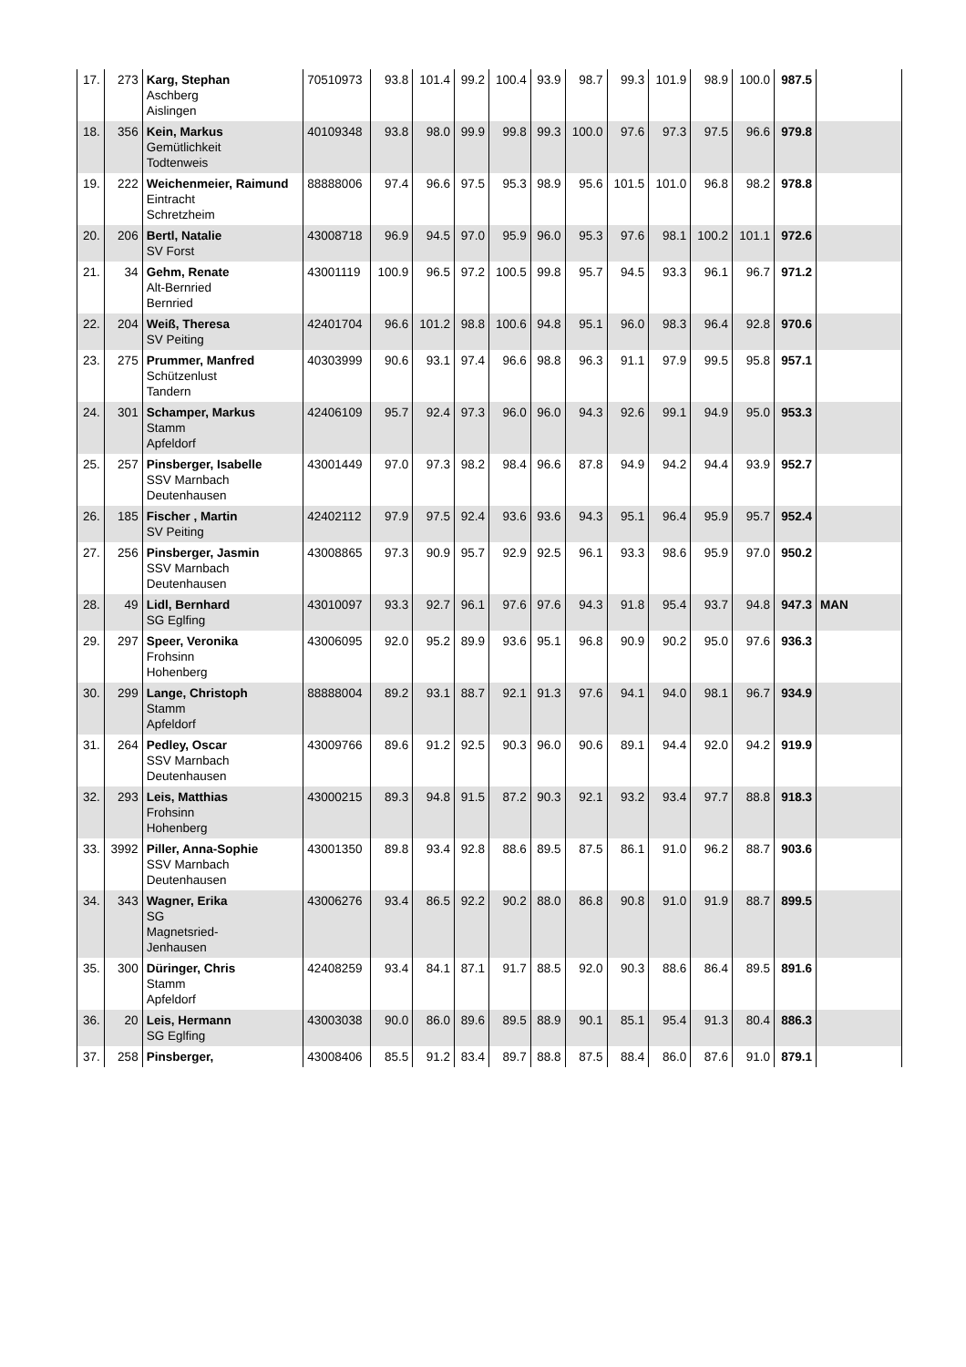| 17. | 273 | Karg, Stephan Aschberg Aislingen | 70510973 | 93.8 | 101.4 | 99.2 | 100.4 | 93.9 | 98.7 | 99.3 | 101.9 | 98.9 | 100.0 | 987.5 | |
| 18. | 356 | Kein, Markus Gemütlichkeit Todtenweis | 40109348 | 93.8 | 98.0 | 99.9 | 99.8 | 99.3 | 100.0 | 97.6 | 97.3 | 97.5 | 96.6 | 979.8 | |
| 19. | 222 | Weichenmeier, Raimund Eintracht Schretzheim | 88888006 | 97.4 | 96.6 | 97.5 | 95.3 | 98.9 | 95.6 | 101.5 | 101.0 | 96.8 | 98.2 | 978.8 | |
| 20. | 206 | Bertl, Natalie SV Forst | 43008718 | 96.9 | 94.5 | 97.0 | 95.9 | 96.0 | 95.3 | 97.6 | 98.1 | 100.2 | 101.1 | 972.6 | |
| 21. | 34 | Gehm, Renate Alt-Bernried Bernried | 43001119 | 100.9 | 96.5 | 97.2 | 100.5 | 99.8 | 95.7 | 94.5 | 93.3 | 96.1 | 96.7 | 971.2 | |
| 22. | 204 | Weiß, Theresa SV Peiting | 42401704 | 96.6 | 101.2 | 98.8 | 100.6 | 94.8 | 95.1 | 96.0 | 98.3 | 96.4 | 92.8 | 970.6 | |
| 23. | 275 | Prummer, Manfred Schützenlust Tandern | 40303999 | 90.6 | 93.1 | 97.4 | 96.6 | 98.8 | 96.3 | 91.1 | 97.9 | 99.5 | 95.8 | 957.1 | |
| 24. | 301 | Schamper, Markus Stamm Apfeldorf | 42406109 | 95.7 | 92.4 | 97.3 | 96.0 | 96.0 | 94.3 | 92.6 | 99.1 | 94.9 | 95.0 | 953.3 | |
| 25. | 257 | Pinsberger, Isabelle SSV Marnbach Deutenhausen | 43001449 | 97.0 | 97.3 | 98.2 | 98.4 | 96.6 | 87.8 | 94.9 | 94.2 | 94.4 | 93.9 | 952.7 | |
| 26. | 185 | Fischer , Martin SV Peiting | 42402112 | 97.9 | 97.5 | 92.4 | 93.6 | 93.6 | 94.3 | 95.1 | 96.4 | 95.9 | 95.7 | 952.4 | |
| 27. | 256 | Pinsberger, Jasmin SSV Marnbach Deutenhausen | 43008865 | 97.3 | 90.9 | 95.7 | 92.9 | 92.5 | 96.1 | 93.3 | 98.6 | 95.9 | 97.0 | 950.2 | |
| 28. | 49 | Lidl, Bernhard SG Eglfing | 43010097 | 93.3 | 92.7 | 96.1 | 97.6 | 97.6 | 94.3 | 91.8 | 95.4 | 93.7 | 94.8 | 947.3 | MAN |
| 29. | 297 | Speer, Veronika Frohsinn Hohenberg | 43006095 | 92.0 | 95.2 | 89.9 | 93.6 | 95.1 | 96.8 | 90.9 | 90.2 | 95.0 | 97.6 | 936.3 | |
| 30. | 299 | Lange, Christoph Stamm Apfeldorf | 88888004 | 89.2 | 93.1 | 88.7 | 92.1 | 91.3 | 97.6 | 94.1 | 94.0 | 98.1 | 96.7 | 934.9 | |
| 31. | 264 | Pedley, Oscar SSV Marnbach Deutenhausen | 43009766 | 89.6 | 91.2 | 92.5 | 90.3 | 96.0 | 90.6 | 89.1 | 94.4 | 92.0 | 94.2 | 919.9 | |
| 32. | 293 | Leis, Matthias Frohsinn Hohenberg | 43000215 | 89.3 | 94.8 | 91.5 | 87.2 | 90.3 | 92.1 | 93.2 | 93.4 | 97.7 | 88.8 | 918.3 | |
| 33. | 3992 | Piller, Anna-Sophie SSV Marnbach Deutenhausen | 43001350 | 89.8 | 93.4 | 92.8 | 88.6 | 89.5 | 87.5 | 86.1 | 91.0 | 96.2 | 88.7 | 903.6 | |
| 34. | 343 | Wagner, Erika SG Magnetsried- Jenhausen | 43006276 | 93.4 | 86.5 | 92.2 | 90.2 | 88.0 | 86.8 | 90.8 | 91.0 | 91.9 | 88.7 | 899.5 | |
| 35. | 300 | Düringer, Chris Stamm Apfeldorf | 42408259 | 93.4 | 84.1 | 87.1 | 91.7 | 88.5 | 92.0 | 90.3 | 88.6 | 86.4 | 89.5 | 891.6 | |
| 36. | 20 | Leis, Hermann SG Eglfing | 43003038 | 90.0 | 86.0 | 89.6 | 89.5 | 88.9 | 90.1 | 85.1 | 95.4 | 91.3 | 80.4 | 886.3 | |
| 37. | 258 | Pinsberger, | 43008406 | 85.5 | 91.2 | 83.4 | 89.7 | 88.8 | 87.5 | 88.4 | 86.0 | 87.6 | 91.0 | 879.1 | |